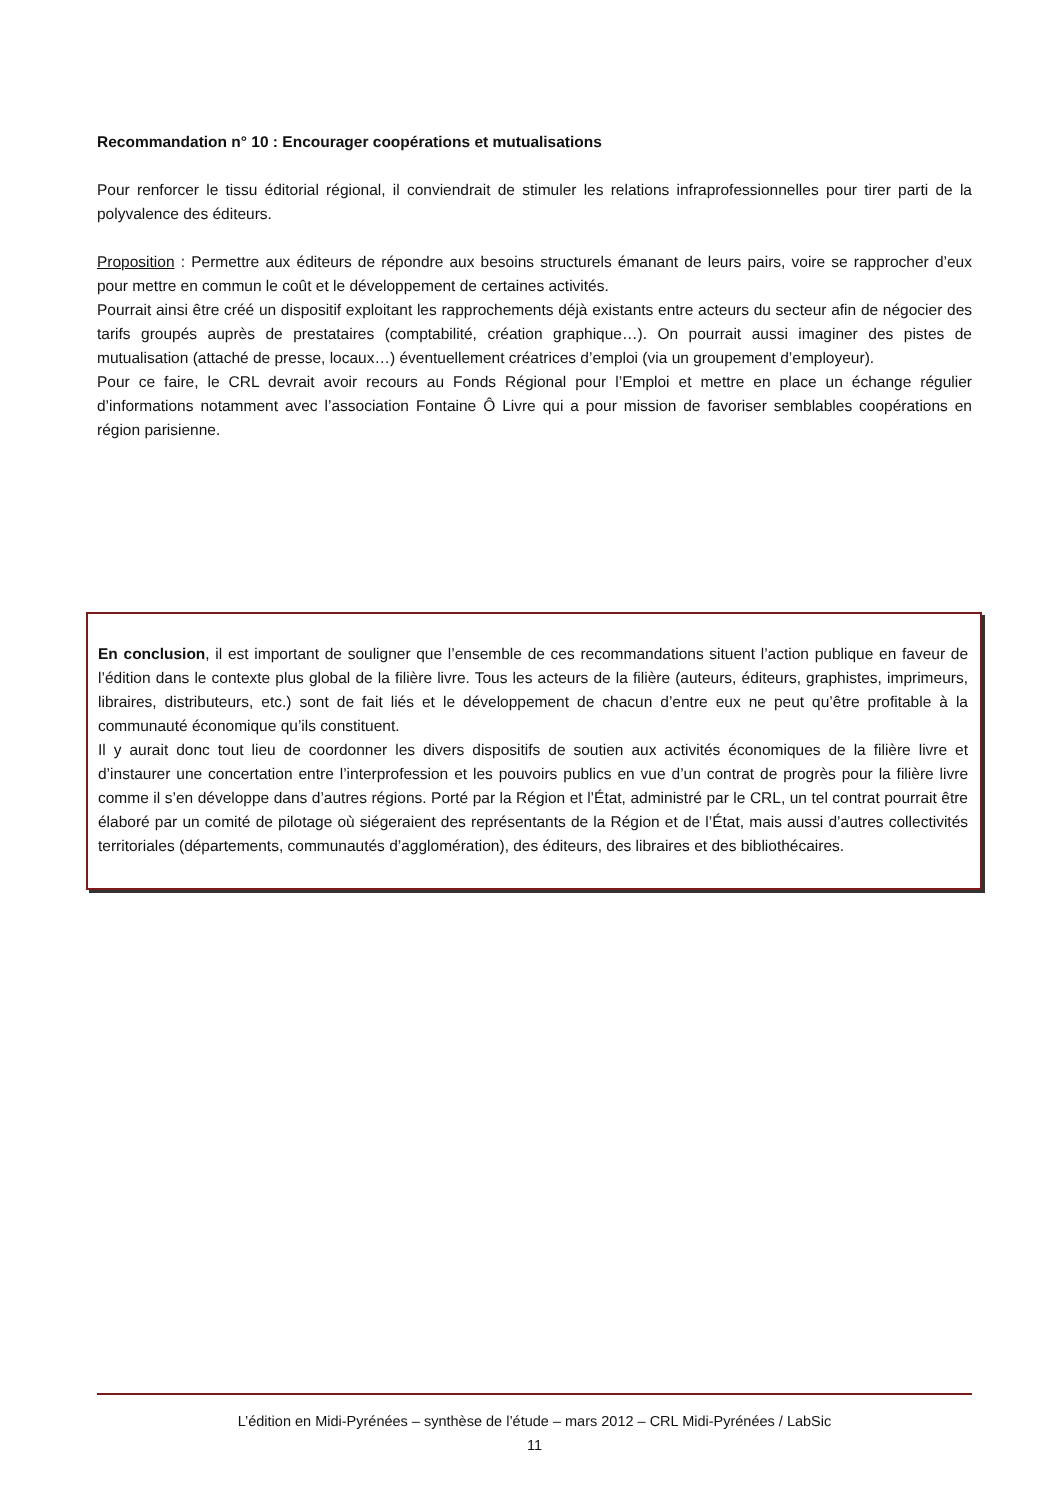Recommandation n° 10 : Encourager coopérations et mutualisations
Pour renforcer le tissu éditorial régional, il conviendrait de stimuler les relations infraprofessionnelles pour tirer parti de la polyvalence des éditeurs.
Proposition : Permettre aux éditeurs de répondre aux besoins structurels émanant de leurs pairs, voire se rapprocher d’eux pour mettre en commun le coût et le développement de certaines activités.
Pourrait ainsi être créé un dispositif exploitant les rapprochements déjà existants entre acteurs du secteur afin de négocier des tarifs groupés auprès de prestataires (comptabilité, création graphique…). On pourrait aussi imaginer des pistes de mutualisation (attaché de presse, locaux…) éventuellement créatrices d’emploi (via un groupement d’employeur).
Pour ce faire, le CRL devrait avoir recours au Fonds Régional pour l’Emploi et mettre en place un échange régulier d’informations notamment avec l’association Fontaine Ô Livre qui a pour mission de favoriser semblables coopérations en région parisienne.
En conclusion, il est important de souligner que l’ensemble de ces recommandations situent l’action publique en faveur de l’édition dans le contexte plus global de la filière livre. Tous les acteurs de la filière (auteurs, éditeurs, graphistes, imprimeurs, libraires, distributeurs, etc.) sont de fait liés et le développement de chacun d’entre eux ne peut qu’être profitable à la communauté économique qu’ils constituent.
Il y aurait donc tout lieu de coordonner les divers dispositifs de soutien aux activités économiques de la filière livre et d’instaurer une concertation entre l’interprofession et les pouvoirs publics en vue d’un contrat de progrès pour la filière livre comme il s’en développe dans d’autres régions. Porté par la Région et l’État, administré par le CRL, un tel contrat pourrait être élaboré par un comité de pilotage où siégeraient des représentants de la Région et de l’État, mais aussi d’autres collectivités territoriales (départements, communautés d’agglomération), des éditeurs, des libraires et des bibliothécaires.
L’édition en Midi-Pyrénées – synthèse de l’étude – mars 2012 – CRL Midi-Pyrénées / LabSic
11